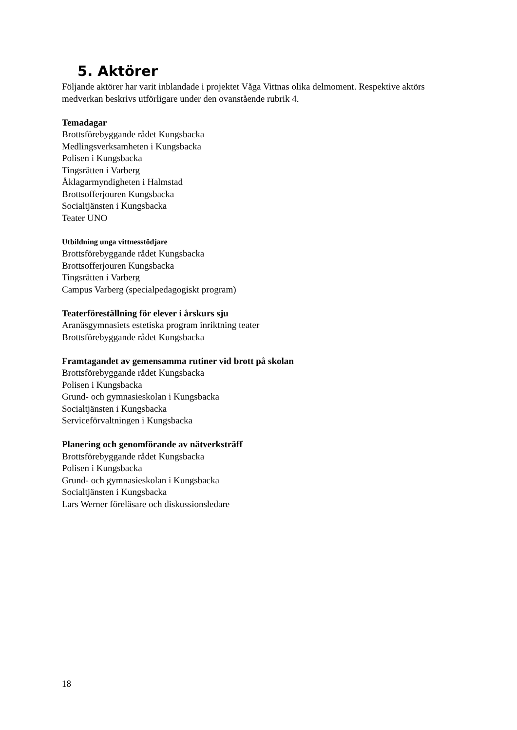5. Aktörer
Följande aktörer har varit inblandade i projektet Våga Vittnas olika delmoment. Respektive aktörs medverkan beskrivs utförligare under den ovanstående rubrik 4.
Temadagar
Brottsförebyggande rådet Kungsbacka
Medlingsverksamheten i Kungsbacka
Polisen i Kungsbacka
Tingsrätten i Varberg
Åklagarmyndigheten i Halmstad
Brottsofferjouren Kungsbacka
Socialtjänsten i Kungsbacka
Teater UNO
Utbildning unga vittnesstödjare
Brottsförebyggande rådet Kungsbacka
Brottsofferjouren Kungsbacka
Tingsrätten i Varberg
Campus Varberg (specialpedagogiskt program)
Teaterföreställning för elever i årskurs sju
Aranäsgymnasiets estetiska program inriktning teater
Brottsförebyggande rådet Kungsbacka
Framtagandet av gemensamma rutiner vid brott på skolan
Brottsförebyggande rådet Kungsbacka
Polisen i Kungsbacka
Grund- och gymnasieskolan i Kungsbacka
Socialtjänsten i Kungsbacka
Serviceförvaltningen i Kungsbacka
Planering och genomförande av nätverksträff
Brottsförebyggande rådet Kungsbacka
Polisen i Kungsbacka
Grund- och gymnasieskolan i Kungsbacka
Socialtjänsten i Kungsbacka
Lars Werner föreläsare och diskussionsledare
18